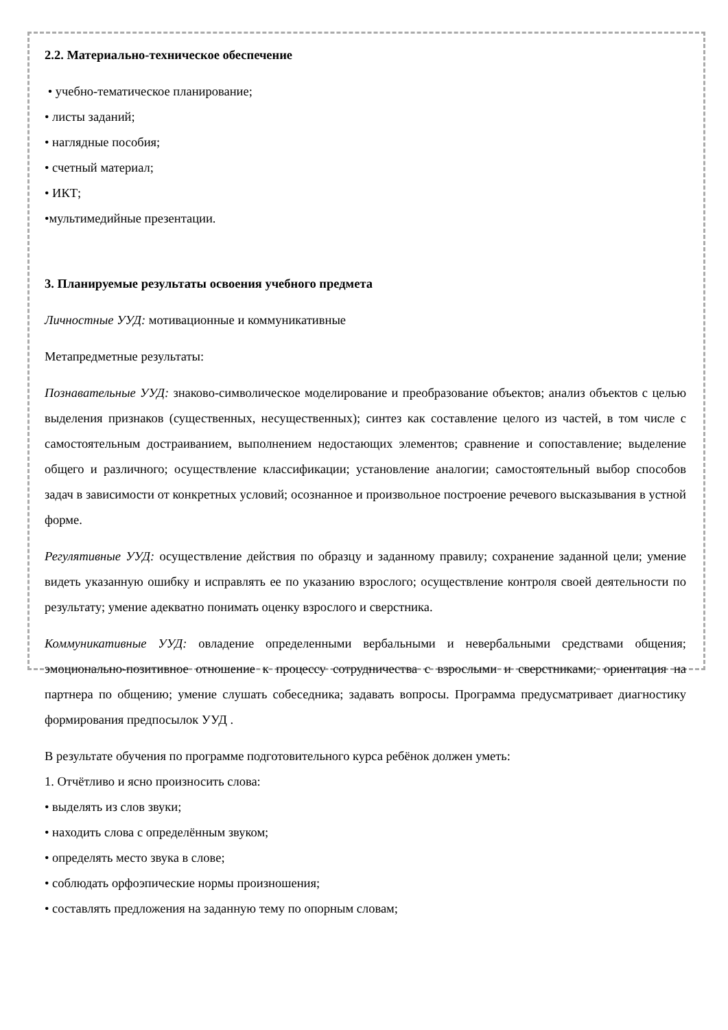2.2. Материально-техническое обеспечение
• учебно-тематическое планирование;
• листы заданий;
• наглядные пособия;
• счетный материал;
• ИКТ;
•мультимедийные презентации.
3. Планируемые результаты освоения учебного предмета
Личностные УУД: мотивационные и коммуникативные
Метапредметные результаты:
Познавательные УУД: знаково-символическое моделирование и преобразование объектов; анализ объектов с целью выделения признаков (существенных, несущественных); синтез как составление целого из частей, в том числе с самостоятельным достраиванием, выполнением недостающих элементов; сравнение и сопоставление; выделение общего и различного; осуществление классификации; установление аналогии; самостоятельный выбор способов задач в зависимости от конкретных условий; осознанное и произвольное построение речевого высказывания в устной форме.
Регулятивные УУД: осуществление действия по образцу и заданному правилу; сохранение заданной цели; умение видеть указанную ошибку и исправлять ее по указанию взрослого; осуществление контроля своей деятельности по результату; умение адекватно понимать оценку взрослого и сверстника.
Коммуникативные УУД: овладение определенными вербальными и невербальными средствами общения; эмоционально-позитивное отношение к процессу сотрудничества с взрослыми и сверстниками; ориентация на партнера по общению; умение слушать собеседника; задавать вопросы. Программа предусматривает диагностику формирования предпосылок УУД .
В результате обучения по программе подготовительного курса ребёнок должен уметь:
1. Отчётливо и ясно произносить слова:
• выделять из слов звуки;
• находить слова с определённым звуком;
• определять место звука в слове;
• соблюдать орфоэпические нормы произношения;
• составлять предложения на заданную тему по опорным словам;